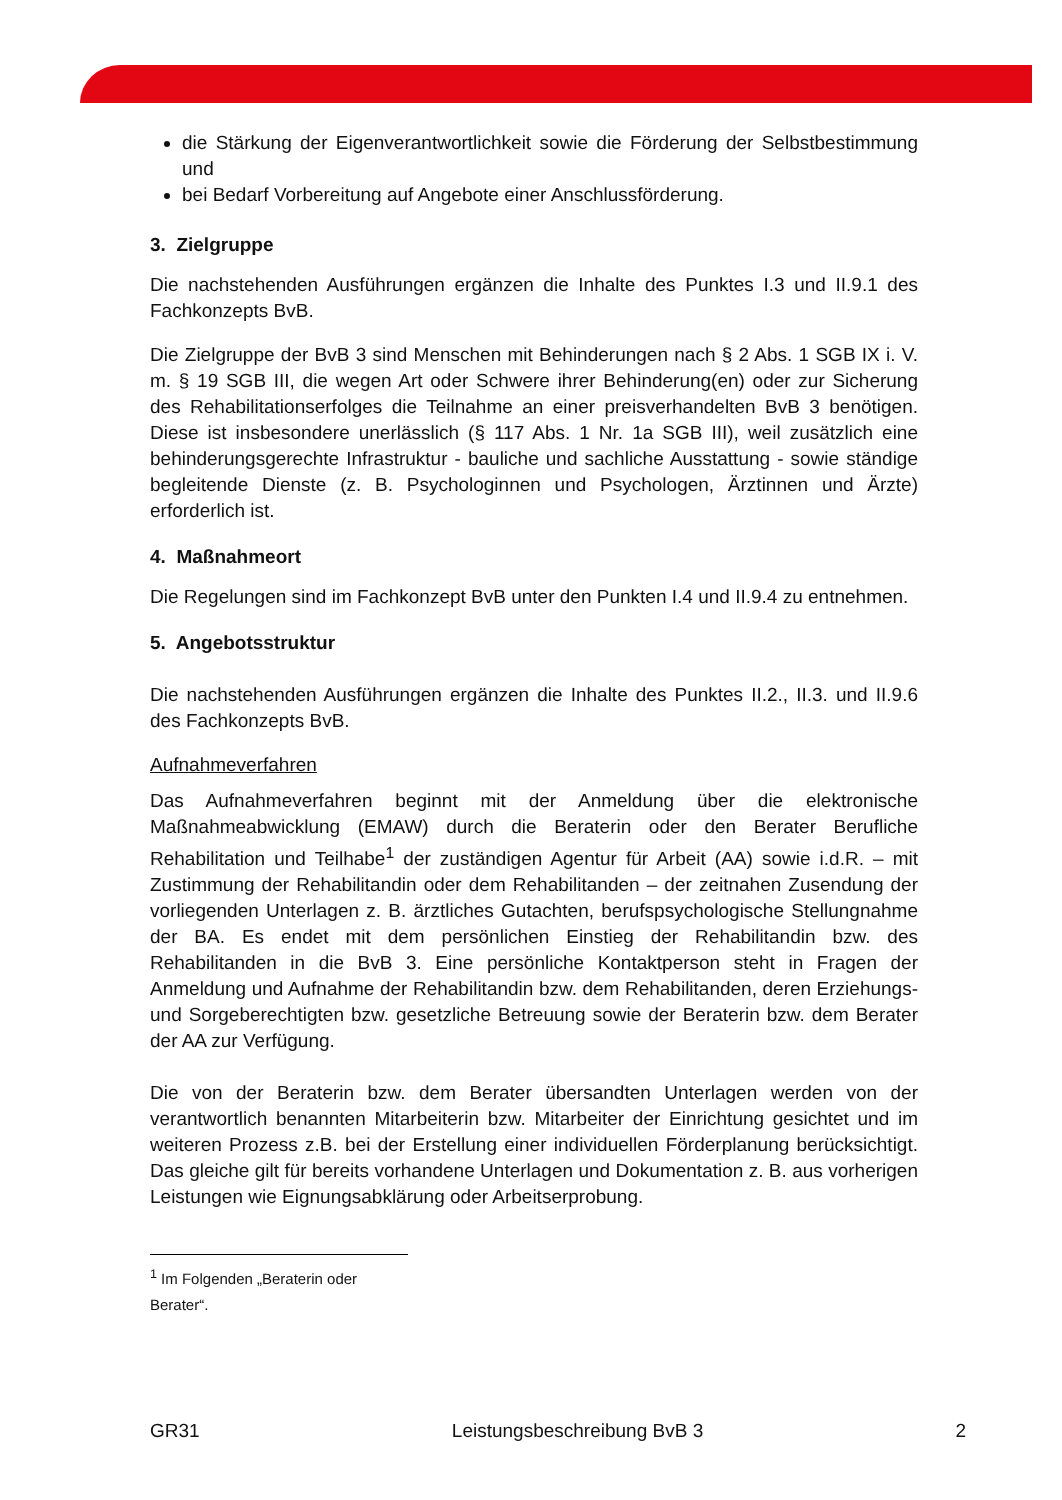die Stärkung der Eigenverantwortlichkeit sowie die Förderung der Selbstbestimmung und
bei Bedarf Vorbereitung auf Angebote einer Anschlussförderung.
3. Zielgruppe
Die nachstehenden Ausführungen ergänzen die Inhalte des Punktes I.3 und II.9.1 des Fachkonzepts BvB.
Die Zielgruppe der BvB 3 sind Menschen mit Behinderungen nach § 2 Abs. 1 SGB IX i. V. m. § 19 SGB III, die wegen Art oder Schwere ihrer Behinderung(en) oder zur Sicherung des Rehabilitationserfolges die Teilnahme an einer preisverhandelten BvB 3 benötigen. Diese ist insbesondere unerlässlich (§ 117 Abs. 1 Nr. 1a SGB III), weil zusätzlich eine behinderungsgerechte Infrastruktur - bauliche und sachliche Ausstattung - sowie ständige begleitende Dienste (z. B. Psychologinnen und Psychologen, Ärztinnen und Ärzte) erforderlich ist.
4. Maßnahmeort
Die Regelungen sind im Fachkonzept BvB unter den Punkten I.4 und II.9.4 zu entnehmen.
5. Angebotsstruktur
Die nachstehenden Ausführungen ergänzen die Inhalte des Punktes II.2., II.3. und II.9.6 des Fachkonzepts BvB.
Aufnahmeverfahren
Das Aufnahmeverfahren beginnt mit der Anmeldung über die elektronische Maßnahmeabwicklung (EMAW) durch die Beraterin oder den Berater Berufliche Rehabilitation und Teilhabe<sup>1</sup> der zuständigen Agentur für Arbeit (AA) sowie i.d.R. – mit Zustimmung der Rehabilitandin oder dem Rehabilitanden – der zeitnahen Zusendung der vorliegenden Unterlagen z. B. ärztliches Gutachten, berufspsychologische Stellungnahme der BA. Es endet mit dem persönlichen Einstieg der Rehabilitandin bzw. des Rehabilitanden in die BvB 3. Eine persönliche Kontaktperson steht in Fragen der Anmeldung und Aufnahme der Rehabilitandin bzw. dem Rehabilitanden, deren Erziehungs- und Sorgeberechtigten bzw. gesetzliche Betreuung sowie der Beraterin bzw. dem Berater der AA zur Verfügung.
Die von der Beraterin bzw. dem Berater übersandten Unterlagen werden von der verantwortlich benannten Mitarbeiterin bzw. Mitarbeiter der Einrichtung gesichtet und im weiteren Prozess z.B. bei der Erstellung einer individuellen Förderplanung berücksichtigt. Das gleiche gilt für bereits vorhandene Unterlagen und Dokumentation z. B. aus vorherigen Leistungen wie Eignungsabklärung oder Arbeitserprobung.
<sup>1</sup> Im Folgenden „Beraterin oder Berater“.
GR31 Leistungsbeschreibung BvB 3 2